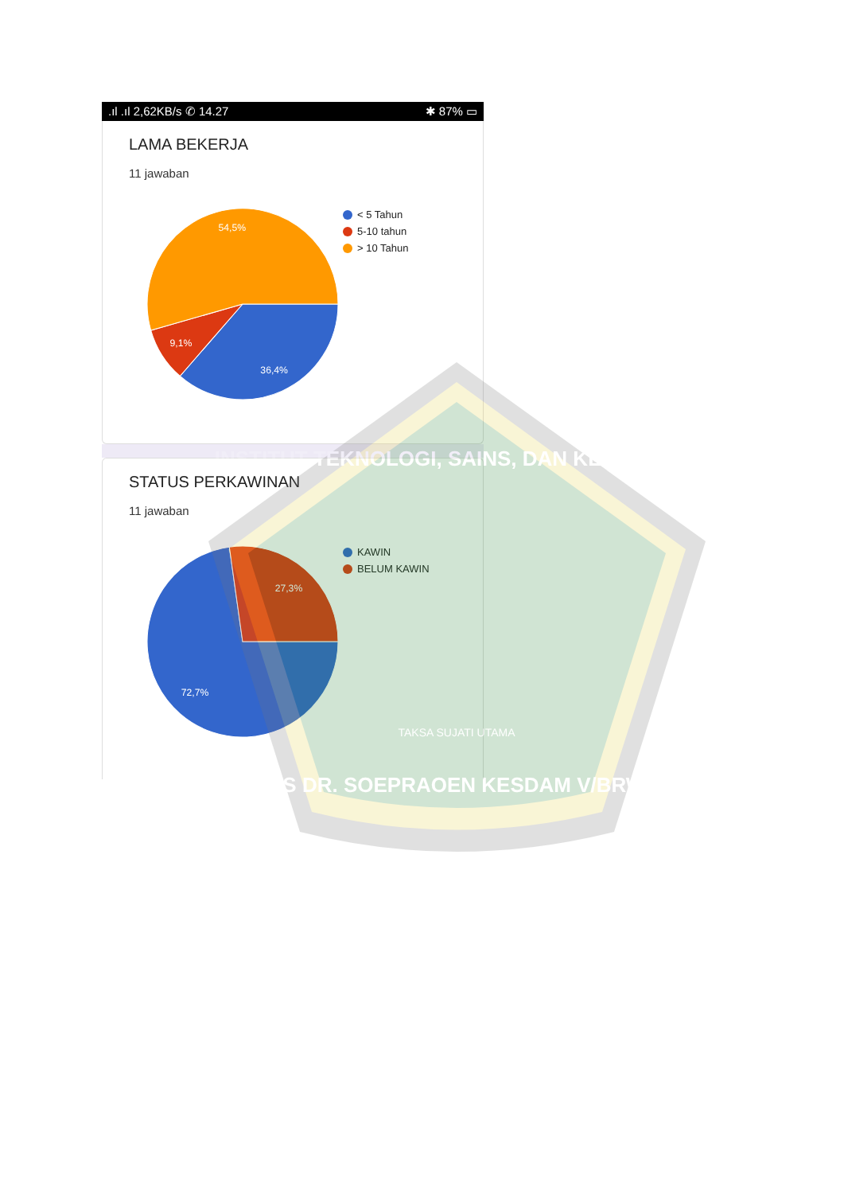.ıl .ıl 2,62KB/s ✆ 14.27 ✱ 87% ▭
LAMA BEKERJA
11 jawaban
54,5%
9,1%
36,4%
< 5 Tahun
5-10 tahun
> 10 Tahun
STATUS PERKAWINAN
11 jawaban
27,3%
72,7%
KAWIN
BELUM KAWIN
INSTITUT TEKNOLOGI, SAINS, DAN KESEHATAN
TAKSA SUJATI UTAMA
RS DR. SOEPRAOEN KESDAM V/BRW